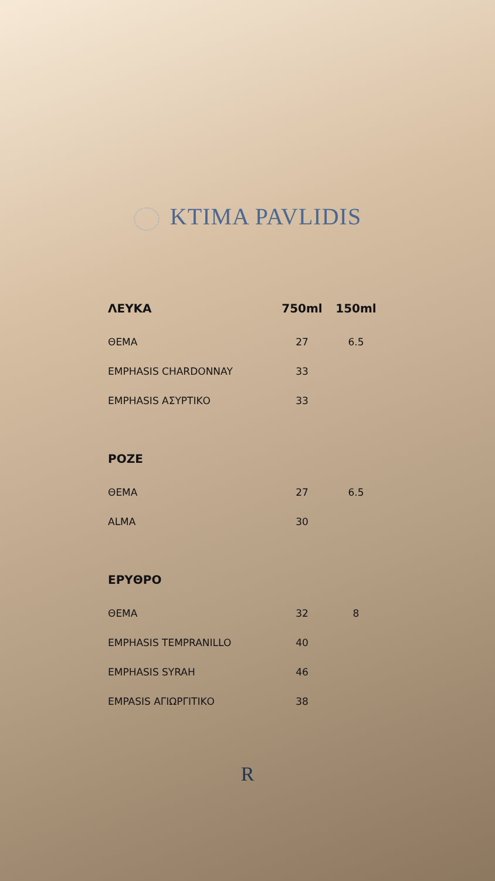KTIMA PAVLIDIS
| ΛΕΥΚΑ | 750ml | 150ml |
| --- | --- | --- |
| ΘΕΜΑ | 27 | 6.5 |
| EMPHASIS CHARDONNAY | 33 | |
| EMPHASIS ΑΣΥΡΤΙΚΟ | 33 | |
| ΡΟΖΕ | | |
| ΘΕΜΑ | 27 | 6.5 |
| ALMA | 30 | |
| ΕΡΥΘΡΟ | | |
| ΘΕΜΑ | 32 | 8 |
| EMPHASIS TEMPRANILLO | 40 | |
| EMPHASIS SYRAH | 46 | |
| EMPASIS ΑΓΙΩΡΓΙΤΙΚΟ | 38 | |
R